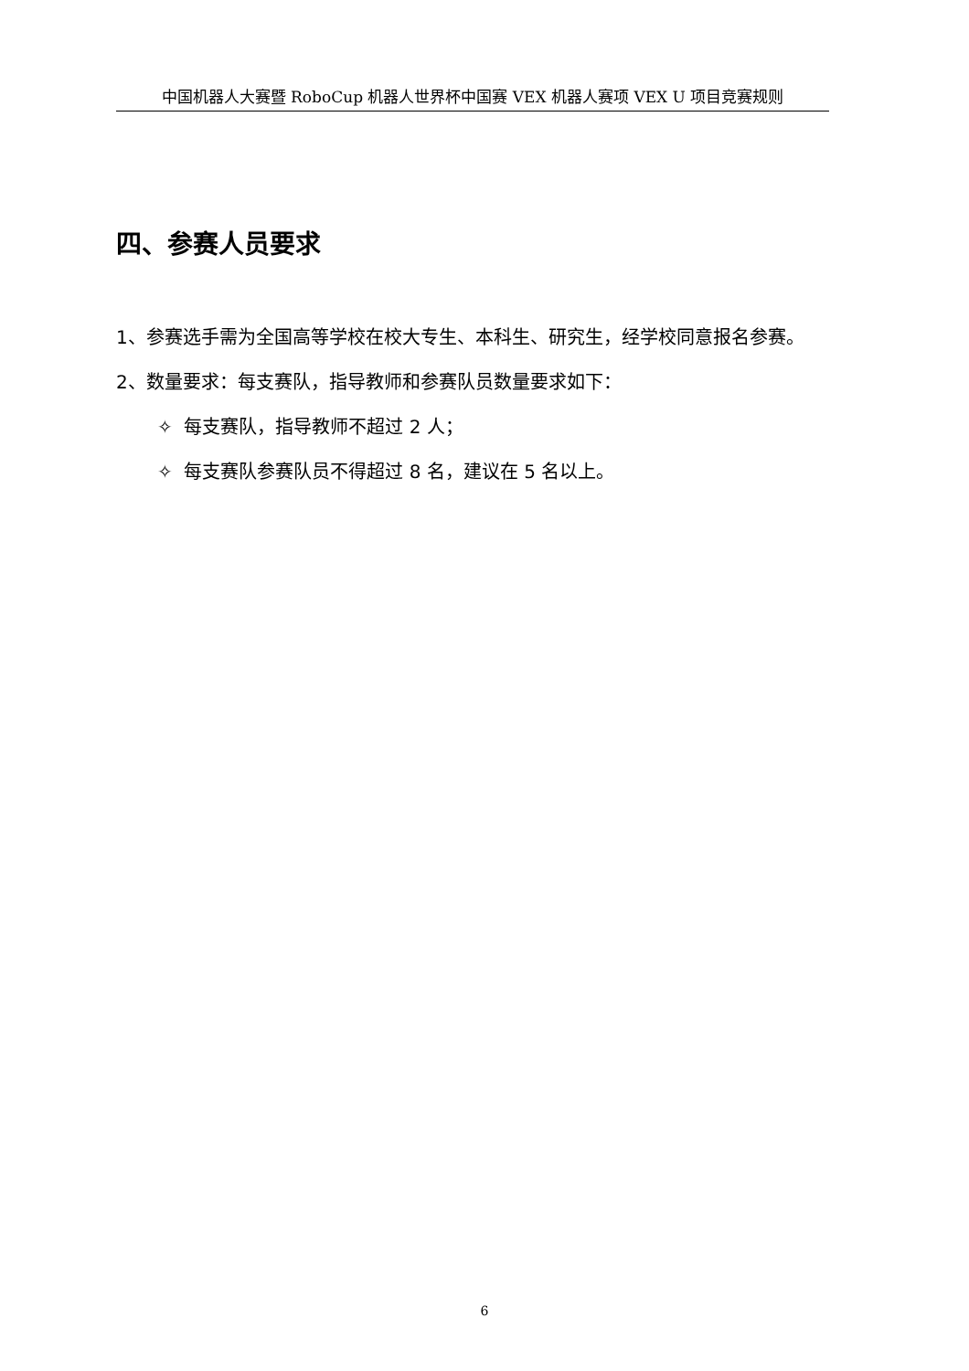中国机器人大赛暨 RoboCup 机器人世界杯中国赛 VEX 机器人赛项 VEX U 项目竞赛规则
四、参赛人员要求
1、参赛选手需为全国高等学校在校大专生、本科生、研究生，经学校同意报名参赛。
2、数量要求：每支赛队，指导教师和参赛队员数量要求如下：
✧ 每支赛队，指导教师不超过 2 人；
✧ 每支赛队参赛队员不得超过 8 名，建议在 5 名以上。
6